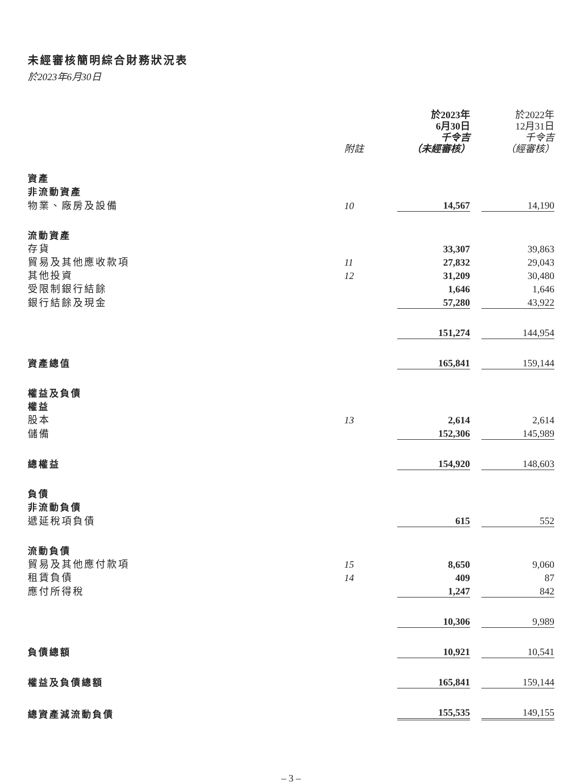未經審核簡明綜合財務狀況表
於2023年6月30日
| | 附註 | 於2023年 6月30日 千令吉 （未經審核） | 於2022年 12月31日 千令吉 （經審核） |
| 資產 | | | |
| 非流動資產 | | | |
| 物業、廠房及設備 | 10 | 14,567 | 14,190 |
| 流動資產 | | | |
| 存貨 | | 33,307 | 39,863 |
| 貿易及其他應收款項 | 11 | 27,832 | 29,043 |
| 其他投資 | 12 | 31,209 | 30,480 |
| 受限制銀行結餘 | | 1,646 | 1,646 |
| 銀行結餘及現金 | | 57,280 | 43,922 |
| | | 151,274 | 144,954 |
| 資產總值 | | 165,841 | 159,144 |
| 權益及負債 | | | |
| 權益 | | | |
| 股本 | 13 | 2,614 | 2,614 |
| 儲備 | | 152,306 | 145,989 |
| 總權益 | | 154,920 | 148,603 |
| 負債 | | | |
| 非流動負債 | | | |
| 遞延稅項負債 | | 615 | 552 |
| 流動負債 | | | |
| 貿易及其他應付款項 | 15 | 8,650 | 9,060 |
| 租賃負債 | 14 | 409 | 87 |
| 應付所得稅 | | 1,247 | 842 |
| | | 10,306 | 9,989 |
| 負債總額 | | 10,921 | 10,541 |
| 權益及負債總額 | | 165,841 | 159,144 |
| 總資產減流動負債 | | 155,535 | 149,155 |
– 3 –